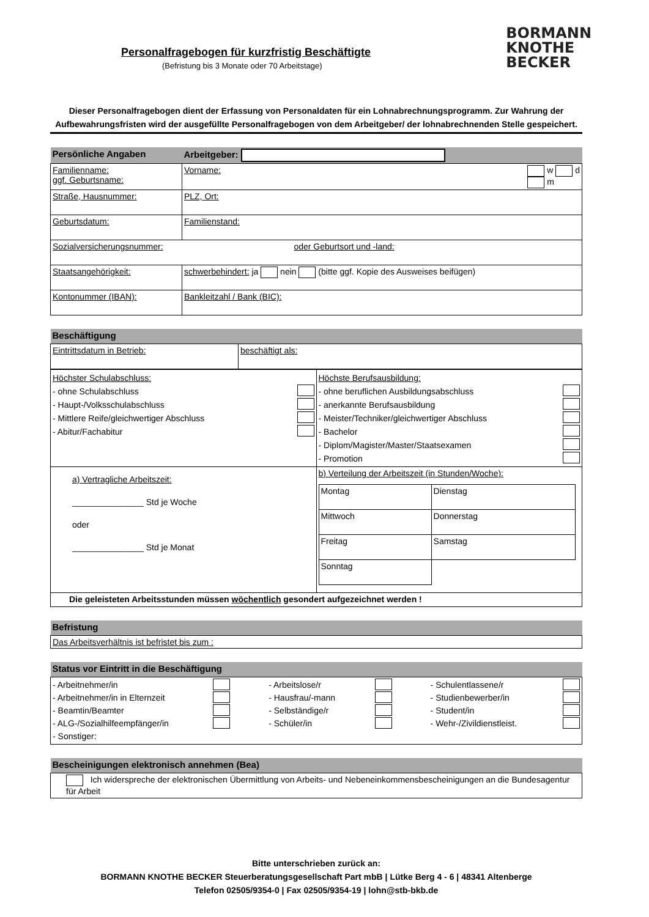BORMANN
KNOTHE
BECKER
Personalfragebogen für kurzfristig Beschäftigte
(Befristung bis 3 Monate oder 70 Arbeitstage)
Dieser Personalfragebogen dient der Erfassung von Personaldaten für ein Lohnabrechnungsprogramm. Zur Wahrung der Aufbewahrungsfristen wird der ausgefüllte Personalfragebogen von dem Arbeitgeber/ der lohnabrechnenden Stelle gespeichert.
| Persönliche Angaben | Arbeitgeber: |
| Familienname: ggf. Geburtsname: | Vorname: w d m |
| Straße, Hausnummer: | PLZ, Ort: |
| Geburtsdatum: | Familienstand: |
| Sozialversicherungsnummer: oder Geburtsort und -land: | |
| Staatsangehörigkeit: | schwerbehindert: ja nein (bitte ggf. Kopie des Ausweises beifügen) |
| Kontonummer (IBAN): | Bankleitzahl / Bank (BIC): |
| Beschäftigung | |
| Eintrittsdatum in Betrieb: | beschäftigt als: |
| Höchster Schulabschluss: - ohne Schulabschluss - Haupt-/Volksschulabschluss - Mittlere Reife/gleichwertiger Abschluss - Abitur/Fachabitur | Höchste Berufsausbildung: - ohne beruflichen Ausbildungsabschluss - anerkannte Berufsausbildung - Meister/Techniker/gleichwertiger Abschluss - Bachelor - Diplom/Magister/Master/Staatsexamen - Promotion |
| a) Vertragliche Arbeitszeit: _______________ Std je Woche oder _______________ Std je Monat | b) Verteilung der Arbeitszeit (in Stunden/Woche): / Montag / Dienstag / / Mittwoch / Donnerstag / / Freitag / Samstag / / Sonntag / / |
| Die geleisteten Arbeitsstunden müssen wöchentlich gesondert aufgezeichnet werden ! | |
| Befristung |
| Das Arbeitsverhältnis ist befristet bis zum : |
| Status vor Eintritt in die Beschäftigung | | |
| - Arbeitnehmer/in - Arbeitnehmer/in in Elternzeit - Beamtin/Beamter - ALG-/Sozialhilfeempfänger/in - Sonstiger: | - Arbeitslose/r - Hausfrau/-mann - Selbständige/r - Schüler/in | - Schulentlassene/r - Studienbewerber/in - Student/in - Wehr-/Zivildienstleist. |
| Bescheinigungen elektronisch annehmen (Bea) |
| Ich widerspreche der elektronischen Übermittlung von Arbeits- und Nebeneinkommensbescheinigungen an die Bundesagentur für Arbeit |
Bitte unterschrieben zurück an:
BORMANN KNOTHE BECKER Steuerberatungsgesellschaft Part mbB | Lütke Berg 4 - 6 | 48341 Altenberge
Telefon 02505/9354-0 | Fax 02505/9354-19 | lohn@stb-bkb.de